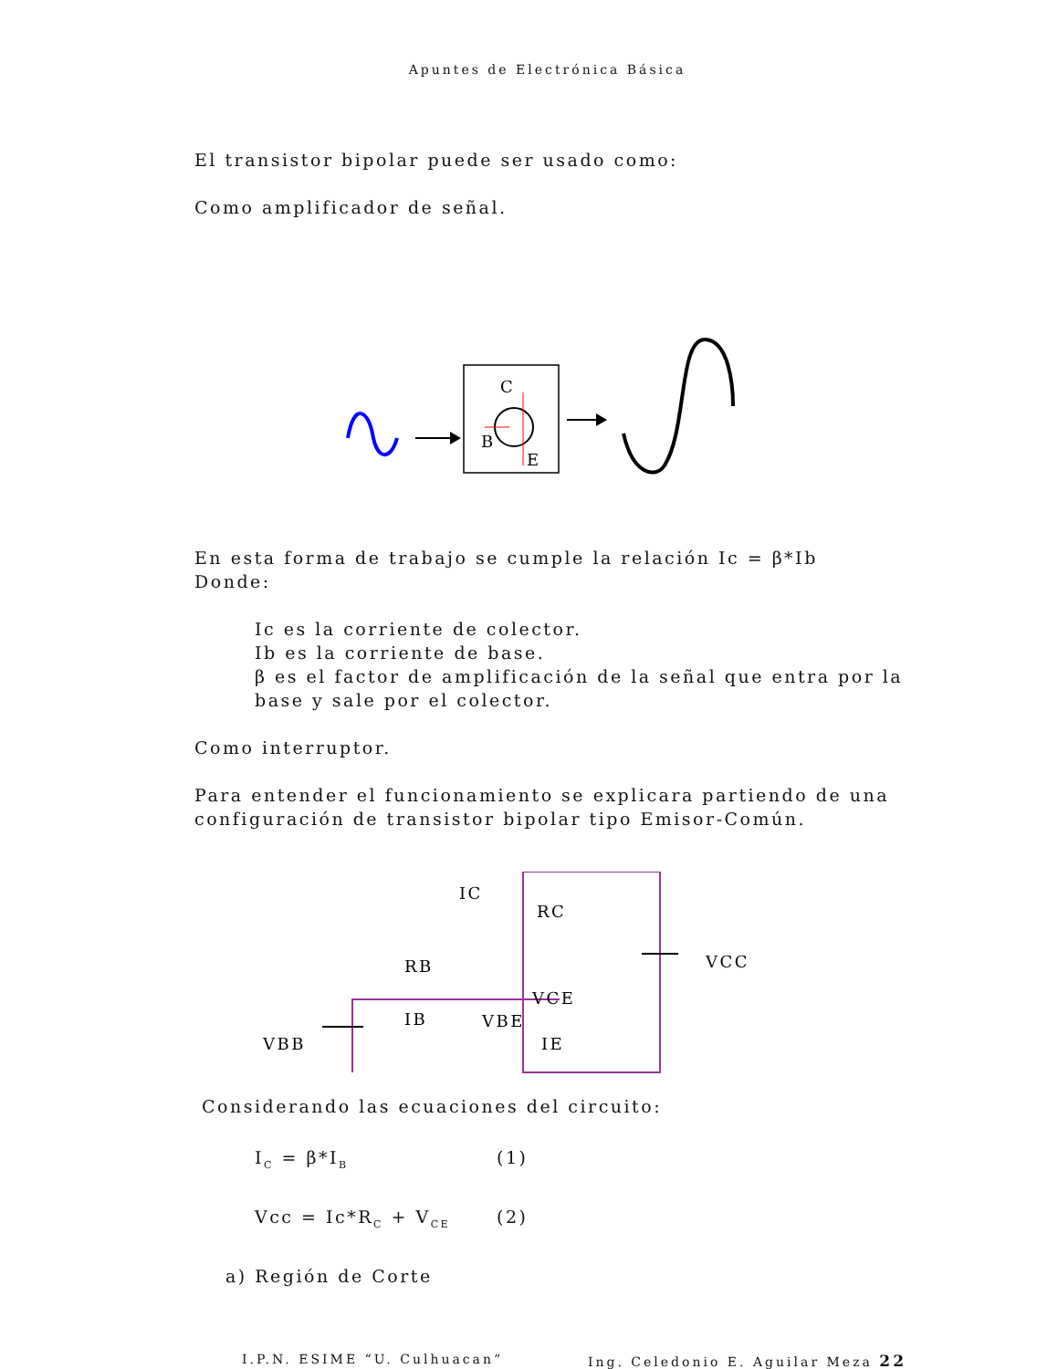Apuntes de Electrónica Básica
El transistor bipolar puede ser usado como:
Como amplificador de señal.
C
B
E
En esta forma de trabajo se cumple la relación Ic = β*Ib
Donde:
Ic es la corriente de colector.
Ib es la corriente de base.
β es el factor de amplificación de la señal que entra por la base y sale por el colector.
Como interruptor.
Para entender el funcionamiento se explicara partiendo de una configuración de transistor bipolar tipo Emisor-Común.
RB
IB
VBE
IC
RC
VCE
IE
VBB
VCC
Considerando las ecuaciones del circuito:
I<sub>C</sub> = β*I<sub>B</sub> (1)
Vcc = Ic*R<sub>C</sub> + V<sub>CE</sub> (2)
a) Región de Corte
I.P.N. ESIME “U. Culhuacan” Ing. Celedonio E. Aguilar Meza 22